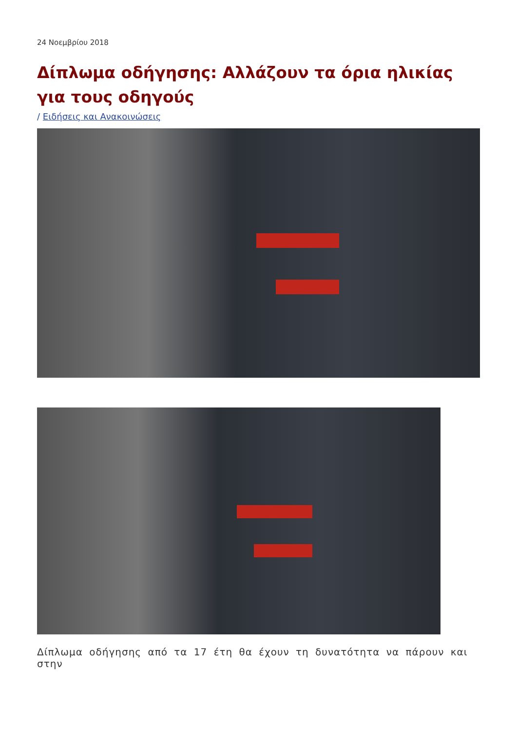24 Νοεμβρίου 2018
Δίπλωμα οδήγησης: Αλλάζουν τα όρια ηλικίας για τους οδηγούς
/ Ειδήσεις και Ανακοινώσεις
Δίπλωμα οδήγησης από τα 17 έτη θα έχουν τη δυνατότητα να πάρουν και στην